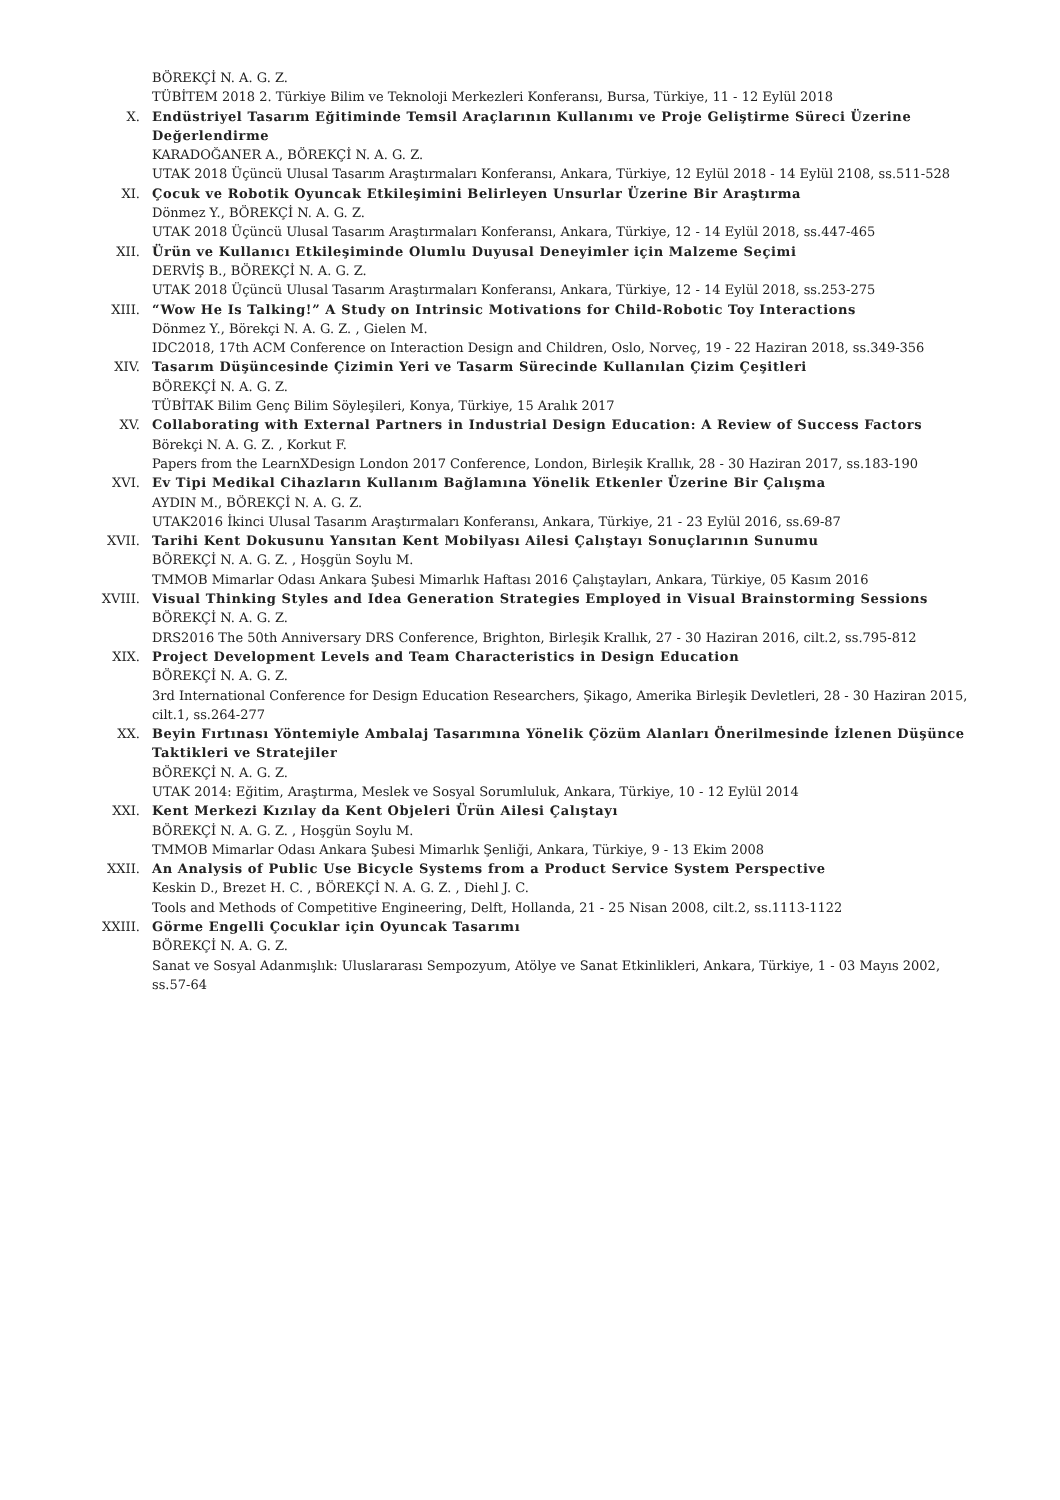BÖREKÇİ N. A. G. Z.
TÜBİTEM 2018 2. Türkiye Bilim ve Teknoloji Merkezleri Konferansı, Bursa, Türkiye, 11 - 12 Eylül 2018
X. Endüstriyel Tasarım Eğitiminde Temsil Araçlarının Kullanımı ve Proje Geliştirme Süreci Üzerine Değerlendirme
KARADOĞANER A., BÖREKÇİ N. A. G. Z.
UTAK 2018 Üçüncü Ulusal Tasarım Araştırmaları Konferansı, Ankara, Türkiye, 12 Eylül 2018 - 14 Eylül 2108, ss.511-528
XI. Çocuk ve Robotik Oyuncak Etkileşimini Belirleyen Unsurlar Üzerine Bir Araştırma
Dönmez Y., BÖREKÇİ N. A. G. Z.
UTAK 2018 Üçüncü Ulusal Tasarım Araştırmaları Konferansı, Ankara, Türkiye, 12 - 14 Eylül 2018, ss.447-465
XII. Ürün ve Kullanıcı Etkileşiminde Olumlu Duyusal Deneyimler için Malzeme Seçimi
DERVİŞ B., BÖREKÇİ N. A. G. Z.
UTAK 2018 Üçüncü Ulusal Tasarım Araştırmaları Konferansı, Ankara, Türkiye, 12 - 14 Eylül 2018, ss.253-275
XIII. “Wow He Is Talking!” A Study on Intrinsic Motivations for Child-Robotic Toy Interactions
Dönmez Y., Börekçi N. A. G. Z. , Gielen M.
IDC2018, 17th ACM Conference on Interaction Design and Children, Oslo, Norveç, 19 - 22 Haziran 2018, ss.349-356
XIV. Tasarım Düşüncesinde Çizimin Yeri ve Tasarm Sürecinde Kullanılan Çizim Çeşitleri
BÖREKÇİ N. A. G. Z.
TÜBİTAK Bilim Genç Bilim Söyleşileri, Konya, Türkiye, 15 Aralık 2017
XV. Collaborating with External Partners in Industrial Design Education: A Review of Success Factors
Börekçi N. A. G. Z. , Korkut F.
Papers from the LearnXDesign London 2017 Conference, London, Birleşik Krallık, 28 - 30 Haziran 2017, ss.183-190
XVI. Ev Tipi Medikal Cihazların Kullanım Bağlamına Yönelik Etkenler Üzerine Bir Çalışma
AYDIN M., BÖREKÇİ N. A. G. Z.
UTAK2016 İkinci Ulusal Tasarım Araştırmaları Konferansı, Ankara, Türkiye, 21 - 23 Eylül 2016, ss.69-87
XVII. Tarihi Kent Dokusunu Yansıtan Kent Mobilyası Ailesi Çalıştayı Sonuçlarının Sunumu
BÖREKÇİ N. A. G. Z. , Hoşgün Soylu M.
TMMOB Mimarlar Odası Ankara Şubesi Mimarlık Haftası 2016 Çalıştayları, Ankara, Türkiye, 05 Kasım 2016
XVIII. Visual Thinking Styles and Idea Generation Strategies Employed in Visual Brainstorming Sessions
BÖREKÇİ N. A. G. Z.
DRS2016 The 50th Anniversary DRS Conference, Brighton, Birleşik Krallık, 27 - 30 Haziran 2016, cilt.2, ss.795-812
XIX. Project Development Levels and Team Characteristics in Design Education
BÖREKÇİ N. A. G. Z.
3rd International Conference for Design Education Researchers, Şikago, Amerika Birleşik Devletleri, 28 - 30 Haziran 2015, cilt.1, ss.264-277
XX. Beyin Fırtınası Yöntemiyle Ambalaj Tasarımına Yönelik Çözüm Alanları Önerilmesinde İzlenen Düşünce Taktikleri ve Stratejiler
BÖREKÇİ N. A. G. Z.
UTAK 2014: Eğitim, Araştırma, Meslek ve Sosyal Sorumluluk, Ankara, Türkiye, 10 - 12 Eylül 2014
XXI. Kent Merkezi Kızılay da Kent Objeleri Ürün Ailesi Çalıştayı
BÖREKÇİ N. A. G. Z. , Hoşgün Soylu M.
TMMOB Mimarlar Odası Ankara Şubesi Mimarlık Şenliği, Ankara, Türkiye, 9 - 13 Ekim 2008
XXII. An Analysis of Public Use Bicycle Systems from a Product Service System Perspective
Keskin D., Brezet H. C. , BÖREKÇİ N. A. G. Z. , Diehl J. C.
Tools and Methods of Competitive Engineering, Delft, Hollanda, 21 - 25 Nisan 2008, cilt.2, ss.1113-1122
XXIII. Görme Engelli Çocuklar için Oyuncak Tasarımı
BÖREKÇİ N. A. G. Z.
Sanat ve Sosyal Adanmışlık: Uluslararası Sempozyum, Atölye ve Sanat Etkinlikleri, Ankara, Türkiye, 1 - 03 Mayıs 2002, ss.57-64